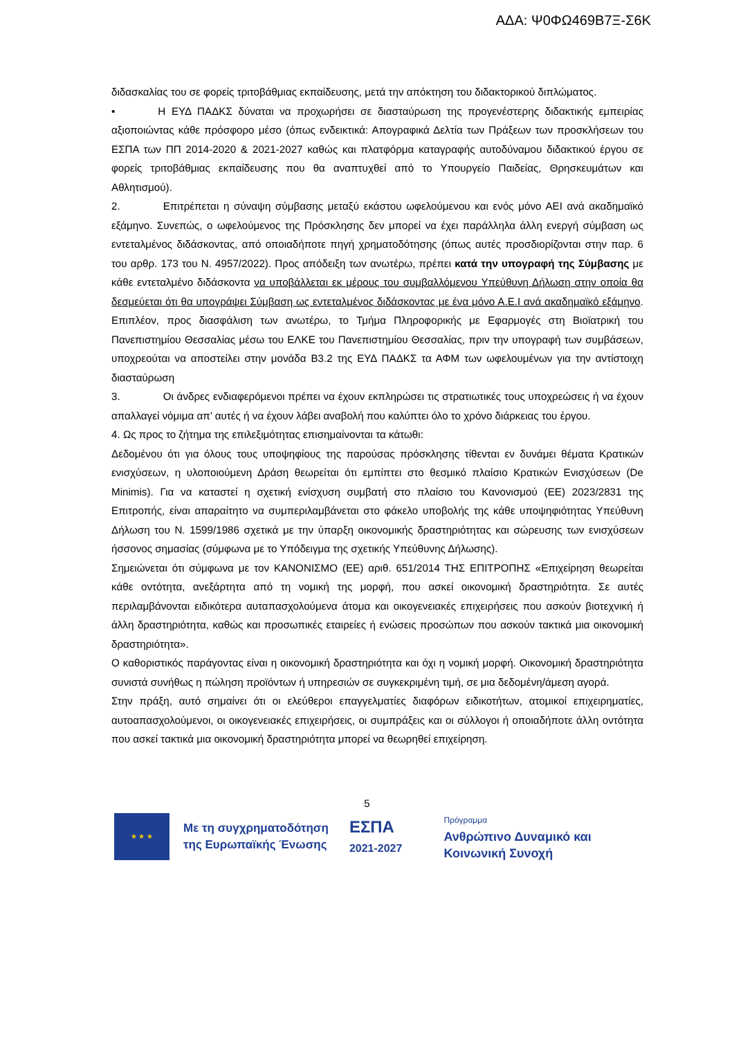ΑΔΑ: Ψ0ΦΩ469Β7Ξ-Σ6Κ
διδασκαλίας του σε φορείς τριτοβάθμιας εκπαίδευσης, μετά την απόκτηση του διδακτορικού διπλώματος.
• Η ΕΥΔ ΠΑΔΚΣ δύναται να προχωρήσει σε διασταύρωση της προγενέστερης διδακτικής εμπειρίας αξιοποιώντας κάθε πρόσφορο μέσο (όπως ενδεικτικά: Απογραφικά Δελτία των Πράξεων των προσκλήσεων του ΕΣΠΑ των ΠΠ 2014-2020 & 2021-2027 καθώς και πλατφόρμα καταγραφής αυτοδύναμου διδακτικού έργου σε φορείς τριτοβάθμιας εκπαίδευσης που θα αναπτυχθεί από το Υπουργείο Παιδείας, Θρησκευμάτων και Αθλητισμού).
2. Επιτρέπεται η σύναψη σύμβασης μεταξύ εκάστου ωφελούμενου και ενός μόνο ΑΕΙ ανά ακαδημαϊκό εξάμηνο. Συνεπώς, ο ωφελούμενος της Πρόσκλησης δεν μπορεί να έχει παράλληλα άλλη ενεργή σύμβαση ως εντεταλμένος διδάσκοντας, από οποιαδήποτε πηγή χρηματοδότησης (όπως αυτές προσδιορίζονται στην παρ. 6 του αρθρ. 173 του Ν. 4957/2022). Προς απόδειξη των ανωτέρω, πρέπει κατά την υπογραφή της Σύμβασης με κάθε εντεταλμένο διδάσκοντα να υποβάλλεται εκ μέρους του συμβαλλόμενου Υπεύθυνη Δήλωση στην οποία θα δεσμεύεται ότι θα υπογράψει Σύμβαση ως εντεταλμένος διδάσκοντας με ένα μόνο Α.Ε.Ι ανά ακαδημαϊκό εξάμηνο. Επιπλέον, προς διασφάλιση των ανωτέρω, το Τμήμα Πληροφορικής με Εφαρμογές στη Βιοϊατρική του Πανεπιστημίου Θεσσαλίας μέσω του ΕΛΚΕ του Πανεπιστημίου Θεσσαλίας, πριν την υπογραφή των συμβάσεων, υποχρεούται να αποστείλει στην μονάδα Β3.2 της ΕΥΔ ΠΑΔΚΣ τα ΑΦΜ των ωφελουμένων για την αντίστοιχη διασταύρωση
3. Οι άνδρες ενδιαφερόμενοι πρέπει να έχουν εκπληρώσει τις στρατιωτικές τους υποχρεώσεις ή να έχουν απαλλαγεί νόμιμα απ’ αυτές ή να έχουν λάβει αναβολή που καλύπτει όλο το χρόνο διάρκειας του έργου.
4. Ως προς το ζήτημα της επιλεξιμότητας επισημαίνονται τα κάτωθι:
Δεδομένου ότι για όλους τους υποψηφίους της παρούσας πρόσκλησης τίθενται εν δυνάμει θέματα Κρατικών ενισχύσεων, η υλοποιούμενη Δράση θεωρείται ότι εμπίπτει στο θεσμικό πλαίσιο Κρατικών Ενισχύσεων (De Minimis). Για να καταστεί η σχετική ενίσχυση συμβατή στο πλαίσιο του Κανονισμού (ΕΕ) 2023/2831 της Επιτροπής, είναι απαραίτητο να συμπεριλαμβάνεται στο φάκελο υποβολής της κάθε υποψηφιότητας Υπεύθυνη Δήλωση του Ν. 1599/1986 σχετικά με την ύπαρξη οικονομικής δραστηριότητας και σώρευσης των ενισχύσεων ήσσονος σημασίας (σύμφωνα με το Υπόδειγμα της σχετικής Υπεύθυνης Δήλωσης).
Σημειώνεται ότι σύμφωνα με τον ΚΑΝΟΝΙΣΜΟ (ΕΕ) αριθ. 651/2014 ΤΗΣ ΕΠΙΤΡΟΠΗΣ «Επιχείρηση θεωρείται κάθε οντότητα, ανεξάρτητα από τη νομική της μορφή, που ασκεί οικονομική δραστηριότητα. Σε αυτές περιλαμβάνονται ειδικότερα αυταπασχολούμενα άτομα και οικογενειακές επιχειρήσεις που ασκούν βιοτεχνική ή άλλη δραστηριότητα, καθώς και προσωπικές εταιρείες ή ενώσεις προσώπων που ασκούν τακτικά μια οικονομική δραστηριότητα».
Ο καθοριστικός παράγοντας είναι η οικονομική δραστηριότητα και όχι η νομική μορφή. Οικονομική δραστηριότητα συνιστά συνήθως η πώληση προϊόντων ή υπηρεσιών σε συγκεκριμένη τιμή, σε μια δεδομένη/άμεση αγορά.
Στην πράξη, αυτό σημαίνει ότι οι ελεύθεροι επαγγελματίες διαφόρων ειδικοτήτων, ατομικοί επιχειρηματίες, αυτοαπασχολούμενοι, οι οικογενειακές επιχειρήσεις, οι συμπράξεις και οι σύλλογοι ή οποιαδήποτε άλλη οντότητα που ασκεί τακτικά μια οικονομική δραστηριότητα μπορεί να θεωρηθεί επιχείρηση.
5
★ ★ ★
Με τη συγχρηματοδότηση
της Ευρωπαϊκής Ένωσης
ΕΣΠΑ
2021-2027
Πρόγραμμα
Ανθρώπινο Δυναμικό και
Κοινωνική Συνοχή